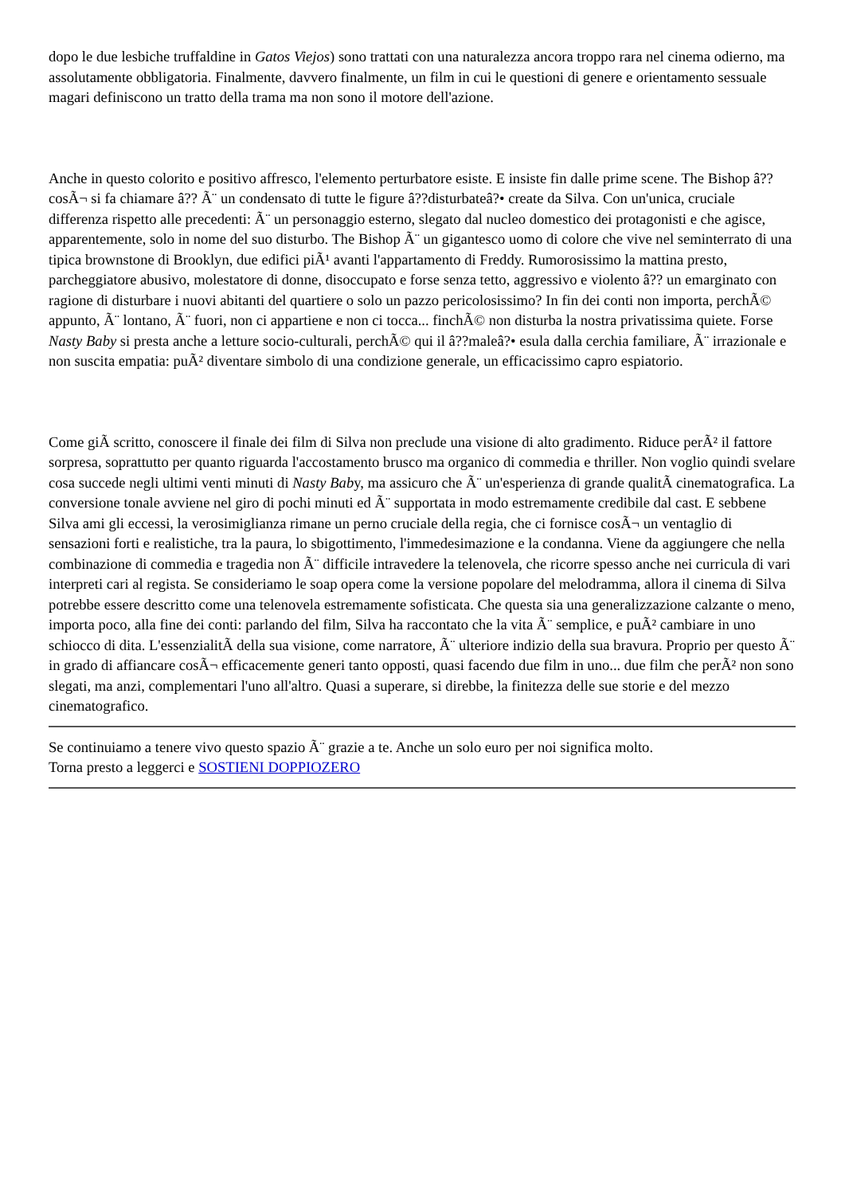dopo le due lesbiche truffaldine in Gatos Viejos) sono trattati con una naturalezza ancora troppo rara nel cinema odierno, ma assolutamente obbligatoria. Finalmente, davvero finalmente, un film in cui le questioni di genere e orientamento sessuale magari definiscono un tratto della trama ma non sono il motore dell'azione.
Anche in questo colorito e positivo affresco, l'elemento perturbatore esiste. E insiste fin dalle prime scene. The Bishop â?? cosÃ¬ si fa chiamare â?? Ã¨ un condensato di tutte le figure â??disturbateâ?• create da Silva. Con un'unica, cruciale differenza rispetto alle precedenti: Ã¨ un personaggio esterno, slegato dal nucleo domestico dei protagonisti e che agisce, apparentemente, solo in nome del suo disturbo. The Bishop Ã¨ un gigantesco uomo di colore che vive nel seminterrato di una tipica brownstone di Brooklyn, due edifici piÃ¹ avanti l'appartamento di Freddy. Rumorosissimo la mattina presto, parcheggiatore abusivo, molestatore di donne, disoccupato e forse senza tetto, aggressivo e violento â?? un emarginato con ragione di disturbare i nuovi abitanti del quartiere o solo un pazzo pericolosissimo? In fin dei conti non importa, perchÃ© appunto, Ã¨ lontano, Ã¨ fuori, non ci appartiene e non ci tocca... finchÃ© non disturba la nostra privatissima quiete. Forse Nasty Baby si presta anche a letture socio-culturali, perchÃ© qui il â??maleâ?• esula dalla cerchia familiare, Ã¨ irrazionale e non suscita empatia: puÃ² diventare simbolo di una condizione generale, un efficacissimo capro espiatorio.
Come giÃ scritto, conoscere il finale dei film di Silva non preclude una visione di alto gradimento. Riduce perÃ² il fattore sorpresa, soprattutto per quanto riguarda l'accostamento brusco ma organico di commedia e thriller. Non voglio quindi svelare cosa succede negli ultimi venti minuti di Nasty Baby, ma assicuro che Ã¨ un'esperienza di grande qualitÃ cinematografica. La conversione tonale avviene nel giro di pochi minuti ed Ã¨ supportata in modo estremamente credibile dal cast. E sebbene Silva ami gli eccessi, la verosimiglianza rimane un perno cruciale della regia, che ci fornisce cosÃ¬ un ventaglio di sensazioni forti e realistiche, tra la paura, lo sbigottimento, l'immedesimazione e la condanna. Viene da aggiungere che nella combinazione di commedia e tragedia non Ã¨ difficile intravedere la telenovela, che ricorre spesso anche nei curricula di vari interpreti cari al regista. Se consideriamo le soap opera come la versione popolare del melodramma, allora il cinema di Silva potrebbe essere descritto come una telenovela estremamente sofisticata. Che questa sia una generalizzazione calzante o meno, importa poco, alla fine dei conti: parlando del film, Silva ha raccontato che la vita Ã¨ semplice, e puÃ² cambiare in uno schiocco di dita. L'essenzialitÃ della sua visione, come narratore, Ã¨ ulteriore indizio della sua bravura. Proprio per questo Ã¨ in grado di affiancare cosÃ¬ efficacemente generi tanto opposti, quasi facendo due film in uno... due film che perÃ² non sono slegati, ma anzi, complementari l'uno all'altro. Quasi a superare, si direbbe, la finitezza delle sue storie e del mezzo cinematografico.
Se continuiamo a tenere vivo questo spazio Ã¨ grazie a te. Anche un solo euro per noi significa molto.
Torna presto a leggerci e SOSTIENI DOPPIOZERO